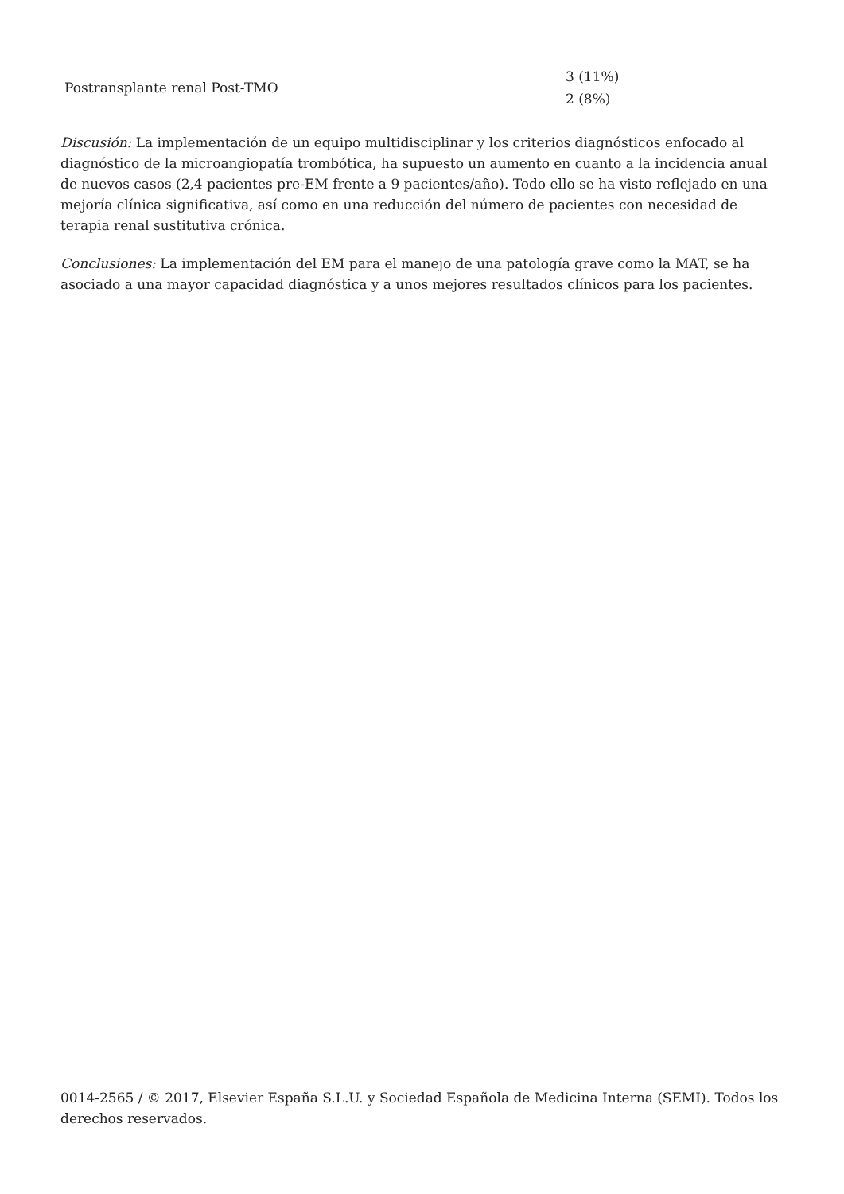| Postransplante renal Post-TMO | 3 (11%) 2 (8%) |
Discusión: La implementación de un equipo multidisciplinar y los criterios diagnósticos enfocado al diagnóstico de la microangiopatía trombótica, ha supuesto un aumento en cuanto a la incidencia anual de nuevos casos (2,4 pacientes pre-EM frente a 9 pacientes/año). Todo ello se ha visto reflejado en una mejoría clínica significativa, así como en una reducción del número de pacientes con necesidad de terapia renal sustitutiva crónica.
Conclusiones: La implementación del EM para el manejo de una patología grave como la MAT, se ha asociado a una mayor capacidad diagnóstica y a unos mejores resultados clínicos para los pacientes.
0014-2565 / © 2017, Elsevier España S.L.U. y Sociedad Española de Medicina Interna (SEMI). Todos los derechos reservados.